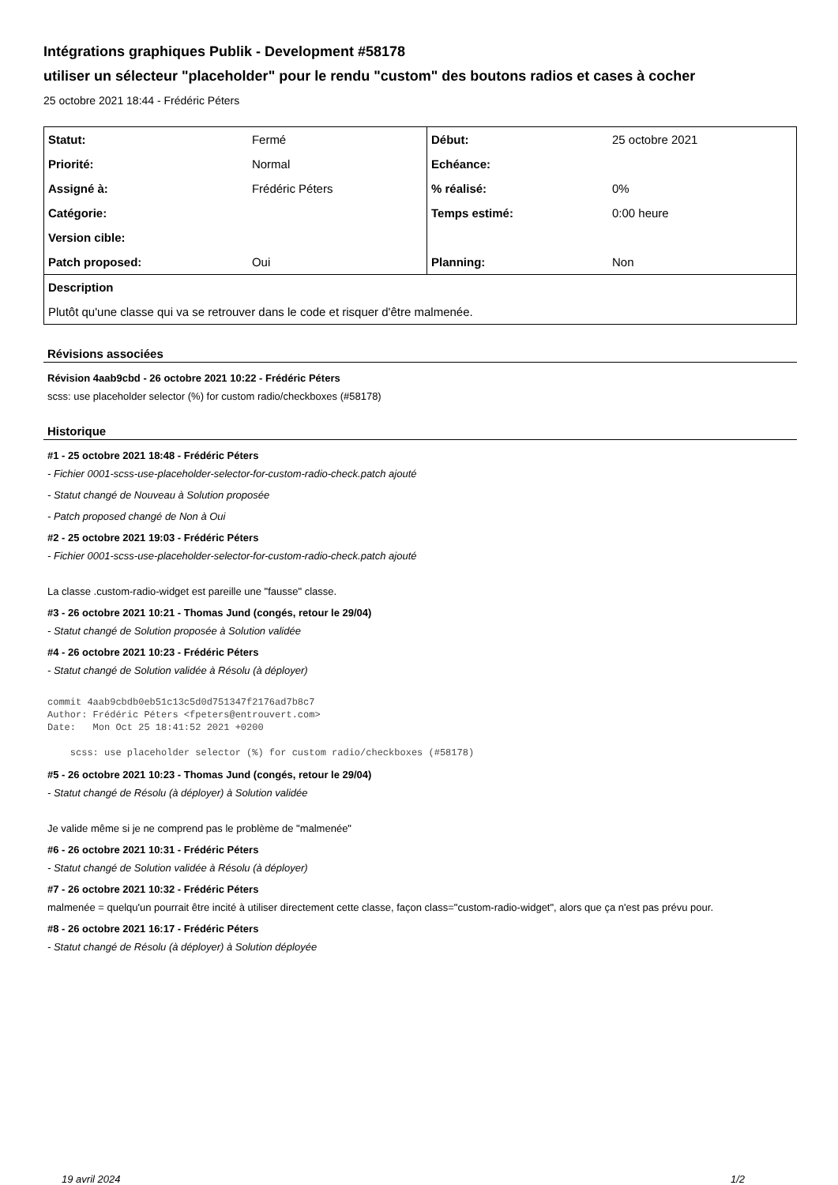Intégrations graphiques Publik - Development #58178
utiliser un sélecteur "placeholder" pour le rendu "custom" des boutons radios et cases à cocher
25 octobre 2021 18:44 - Frédéric Péters
| Statut: | Fermé | Début: | 25 octobre 2021 |
| Priorité: | Normal | Echéance: | |
| Assigné à: | Frédéric Péters | % réalisé: | 0% |
| Catégorie: | | Temps estimé: | 0:00 heure |
| Version cible: | | | |
| Patch proposed: | Oui | Planning: | Non |
| Description | | | |
| Plutôt qu'une classe qui va se retrouver dans le code et risquer d'être malmenée. | | | |
Révisions associées
Révision 4aab9cbd - 26 octobre 2021 10:22 - Frédéric Péters
scss: use placeholder selector (%) for custom radio/checkboxes (#58178)
Historique
#1 - 25 octobre 2021 18:48 - Frédéric Péters
- Fichier 0001-scss-use-placeholder-selector-for-custom-radio-check.patch ajouté
- Statut changé de Nouveau à Solution proposée
- Patch proposed changé de Non à Oui
#2 - 25 octobre 2021 19:03 - Frédéric Péters
- Fichier 0001-scss-use-placeholder-selector-for-custom-radio-check.patch ajouté
La classe .custom-radio-widget est pareille une "fausse" classe.
#3 - 26 octobre 2021 10:21 - Thomas Jund (congés, retour le 29/04)
- Statut changé de Solution proposée à Solution validée
#4 - 26 octobre 2021 10:23 - Frédéric Péters
- Statut changé de Solution validée à Résolu (à déployer)
commit 4aab9cbdb0eb51c13c5d0d751347f2176ad7b8c7
Author: Frédéric Péters <fpeters@entrouvert.com>
Date:   Mon Oct 25 18:41:52 2021 +0200

    scss: use placeholder selector (%) for custom radio/checkboxes (#58178)
#5 - 26 octobre 2021 10:23 - Thomas Jund (congés, retour le 29/04)
- Statut changé de Résolu (à déployer) à Solution validée
Je valide même si je ne comprend pas le problème de "malmenée"
#6 - 26 octobre 2021 10:31 - Frédéric Péters
- Statut changé de Solution validée à Résolu (à déployer)
#7 - 26 octobre 2021 10:32 - Frédéric Péters
malmenée = quelqu'un pourrait être incité à utiliser directement cette classe, façon class="custom-radio-widget", alors que ça n'est pas prévu pour.
#8 - 26 octobre 2021 16:17 - Frédéric Péters
- Statut changé de Résolu (à déployer) à Solution déployée
19 avril 2024 1/2